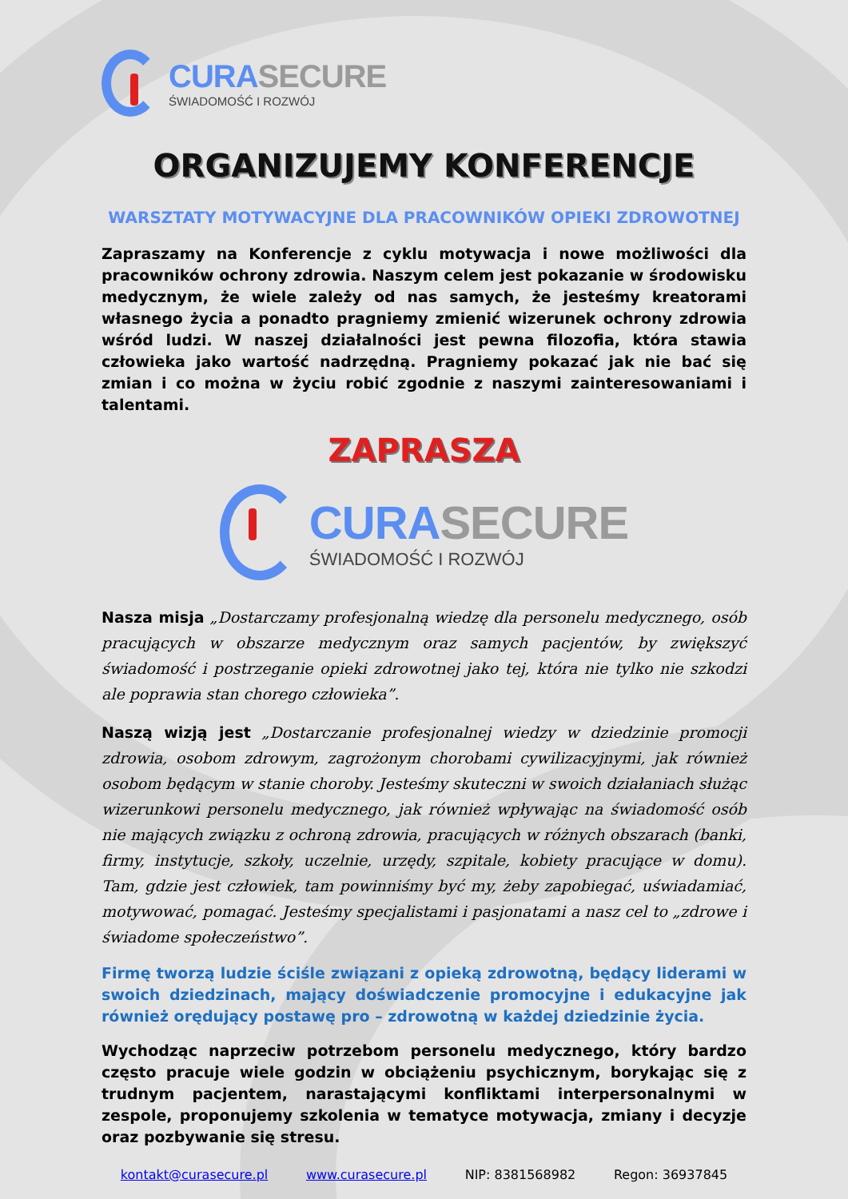CURASECURE
ŚWIADOMOŚĆ I ROZWÓJ
ORGANIZUJEMY KONFERENCJE
WARSZTATY MOTYWACYJNE DLA PRACOWNIKÓW OPIEKI ZDROWOTNEJ
Zapraszamy na Konferencje z cyklu motywacja i nowe możliwości dla pracowników ochrony zdrowia. Naszym celem jest pokazanie w środowisku medycznym, że wiele zależy od nas samych, że jesteśmy kreatorami własnego życia a ponadto pragniemy zmienić wizerunek ochrony zdrowia wśród ludzi. W naszej działalności jest pewna filozofia, która stawia człowieka jako wartość nadrzędną. Pragniemy pokazać jak nie bać się zmian i co można w życiu robić zgodnie z naszymi zainteresowaniami i talentami.
ZAPRASZA
CURASECURE
ŚWIADOMOŚĆ I ROZWÓJ
Nasza misja „Dostarczamy profesjonalną wiedzę dla personelu medycznego, osób pracujących w obszarze medycznym oraz samych pacjentów, by zwiększyć świadomość i postrzeganie opieki zdrowotnej jako tej, która nie tylko nie szkodzi ale poprawia stan chorego człowieka”.
Naszą wizją jest „Dostarczanie profesjonalnej wiedzy w dziedzinie promocji zdrowia, osobom zdrowym, zagrożonym chorobami cywilizacyjnymi, jak również osobom będącym w stanie choroby. Jesteśmy skuteczni w swoich działaniach służąc wizerunkowi personelu medycznego, jak również wpływając na świadomość osób nie mających związku z ochroną zdrowia, pracujących w różnych obszarach (banki, firmy, instytucje, szkoły, uczelnie, urzędy, szpitale, kobiety pracujące w domu). Tam, gdzie jest człowiek, tam powinniśmy być my, żeby zapobiegać, uświadamiać, motywować, pomagać. Jesteśmy specjalistami i pasjonatami a nasz cel to „zdrowe i świadome społeczeństwo”.
Firmę tworzą ludzie ściśle związani z opieką zdrowotną, będący liderami w swoich dziedzinach, mający doświadczenie promocyjne i edukacyjne jak również orędujący postawę pro – zdrowotną w każdej dziedzinie życia.
Wychodząc naprzeciw potrzebom personelu medycznego, który bardzo często pracuje wiele godzin w obciążeniu psychicznym, borykając się z trudnym pacjentem, narastającymi konfliktami interpersonalnymi w zespole, proponujemy szkolenia w tematyce motywacja, zmiany i decyzje oraz pozbywanie się stresu.
kontakt@curasecure.pl www.curasecure.pl NIP: 8381568982 Regon: 36937845